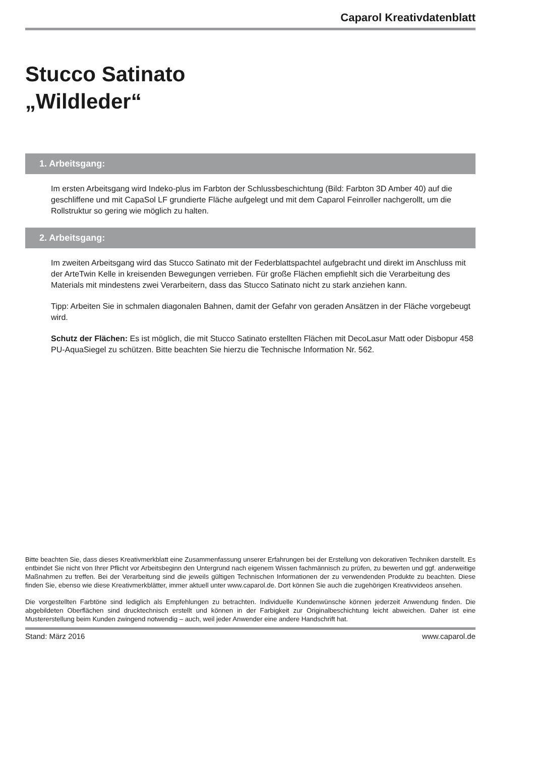Caparol Kreativdatenblatt
Stucco Satinato
„Wildleder“
1. Arbeitsgang:
Im ersten Arbeitsgang wird Indeko-plus im Farbton der Schlussbeschichtung (Bild: Farbton 3D Amber 40) auf die geschliffene und mit CapaSol LF grundierte Fläche aufgelegt und mit dem Caparol Feinroller nachgerollt, um die Rollstruktur so gering wie möglich zu halten.
2. Arbeitsgang:
Im zweiten Arbeitsgang wird das Stucco Satinato mit der Federblattspachtel aufgebracht und direkt im Anschluss mit der ArteTwin Kelle in kreisenden Bewegungen verrieben. Für große Flächen empfiehlt sich die Verarbeitung des Materials mit mindestens zwei Verarbeitern, dass das Stucco Satinato nicht zu stark anziehen kann.
Tipp: Arbeiten Sie in schmalen diagonalen Bahnen, damit der Gefahr von geraden Ansätzen in der Fläche vorgebeugt wird.
Schutz der Flächen: Es ist möglich, die mit Stucco Satinato erstellten Flächen mit DecoLasur Matt oder Disbopur 458 PU-AquaSiegel zu schützen. Bitte beachten Sie hierzu die Technische Information Nr. 562.
Bitte beachten Sie, dass dieses Kreativmerkblatt eine Zusammenfassung unserer Erfahrungen bei der Erstellung von dekorativen Techniken darstellt. Es entbindet Sie nicht von Ihrer Pflicht vor Arbeitsbeginn den Untergrund nach eigenem Wissen fachmännisch zu prüfen, zu bewerten und ggf. anderweitige Maßnahmen zu treffen. Bei der Verarbeitung sind die jeweils gültigen Technischen Informationen der zu verwendenden Produkte zu beachten. Diese finden Sie, ebenso wie diese Kreativmerkblätter, immer aktuell unter www.caparol.de. Dort können Sie auch die zugehörigen Kreativvideos ansehen.
Die vorgestellten Farbtöne sind lediglich als Empfehlungen zu betrachten. Individuelle Kundenwünsche können jederzeit Anwendung finden. Die abgebildeten Oberflächen sind drucktechnisch erstellt und können in der Farbigkeit zur Originalbeschichtung leicht abweichen. Daher ist eine Mustererstellung beim Kunden zwingend notwendig – auch, weil jeder Anwender eine andere Handschrift hat.
Stand: März 2016 www.caparol.de